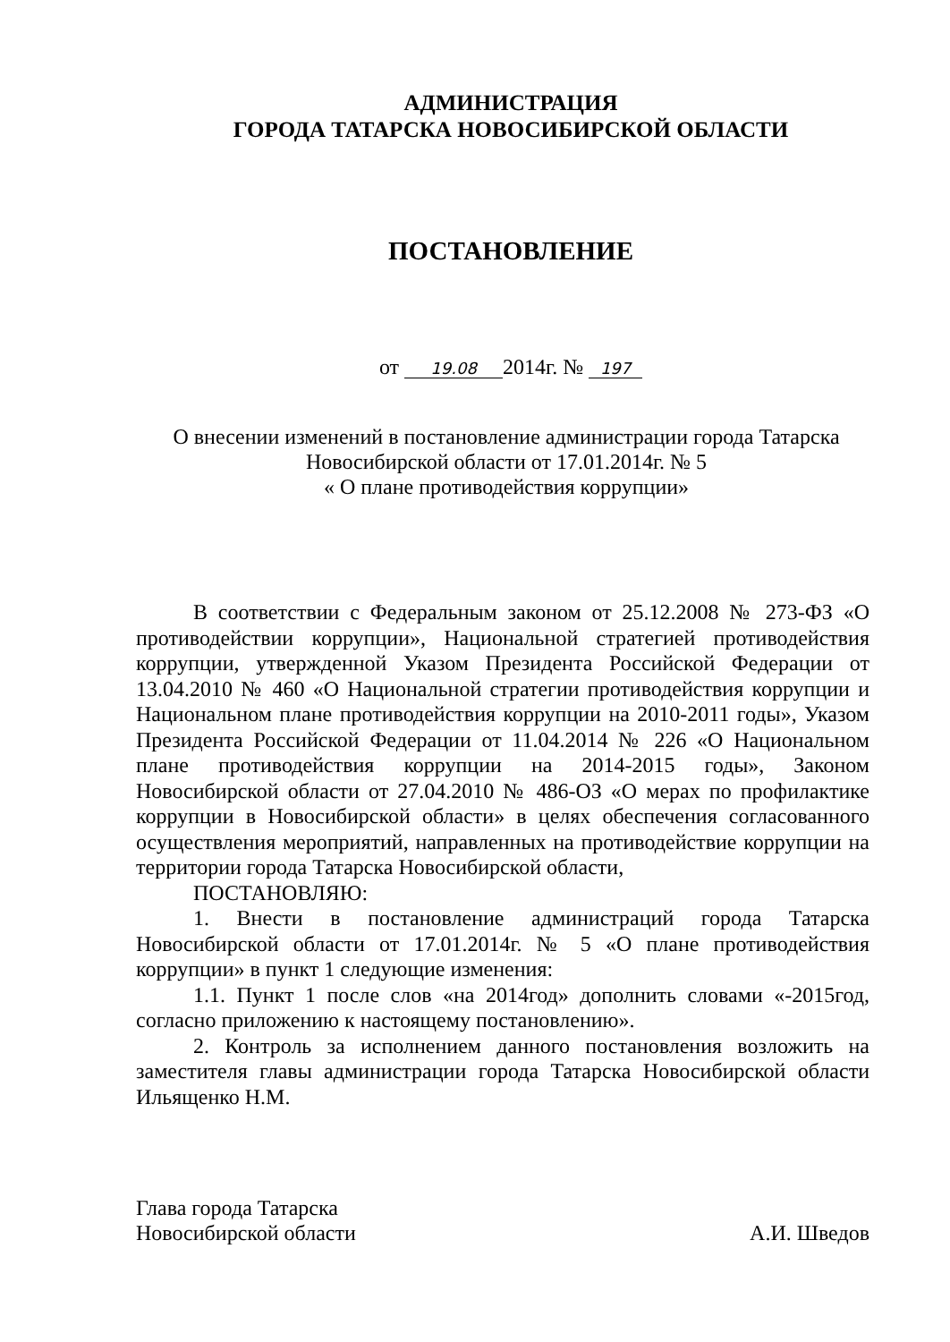АДМИНИСТРАЦИЯ
ГОРОДА ТАТАРСКА НОВОСИБИРСКОЙ ОБЛАСТИ
ПОСТАНОВЛЕНИЕ
от 19.08 2014г. № 197
О внесении изменений в постановление администрации города Татарска
Новосибирской области от 17.01.2014г. № 5
« О плане противодействия коррупции»
В соответствии с Федеральным законом от 25.12.2008 № 273-ФЗ «О противодействии коррупции», Национальной стратегией противодействия коррупции, утвержденной Указом Президента Российской Федерации от 13.04.2010 № 460 «О Национальной стратегии противодействия коррупции и Национальном плане противодействия коррупции на 2010-2011 годы», Указом Президента Российской Федерации от 11.04.2014 № 226 «О Национальном плане противодействия коррупции на 2014-2015 годы», Законом Новосибирской области от 27.04.2010 № 486-ОЗ «О мерах по профилактике коррупции в Новосибирской области» в целях обеспечения согласованного осуществления мероприятий, направленных на противодействие коррупции на территории города Татарска Новосибирской области,
ПОСТАНОВЛЯЮ:
1. Внести в постановление администраций города Татарска Новосибирской области от 17.01.2014г. № 5 «О плане противодействия коррупции» в пункт 1 следующие изменения:
1.1. Пункт 1 после слов «на 2014год» дополнить словами «-2015год, согласно приложению к настоящему постановлению».
2. Контроль за исполнением данного постановления возложить на заместителя главы администрации города Татарска Новосибирской области Ильященко Н.М.
Глава города Татарска
Новосибирской области
А.И. Шведов